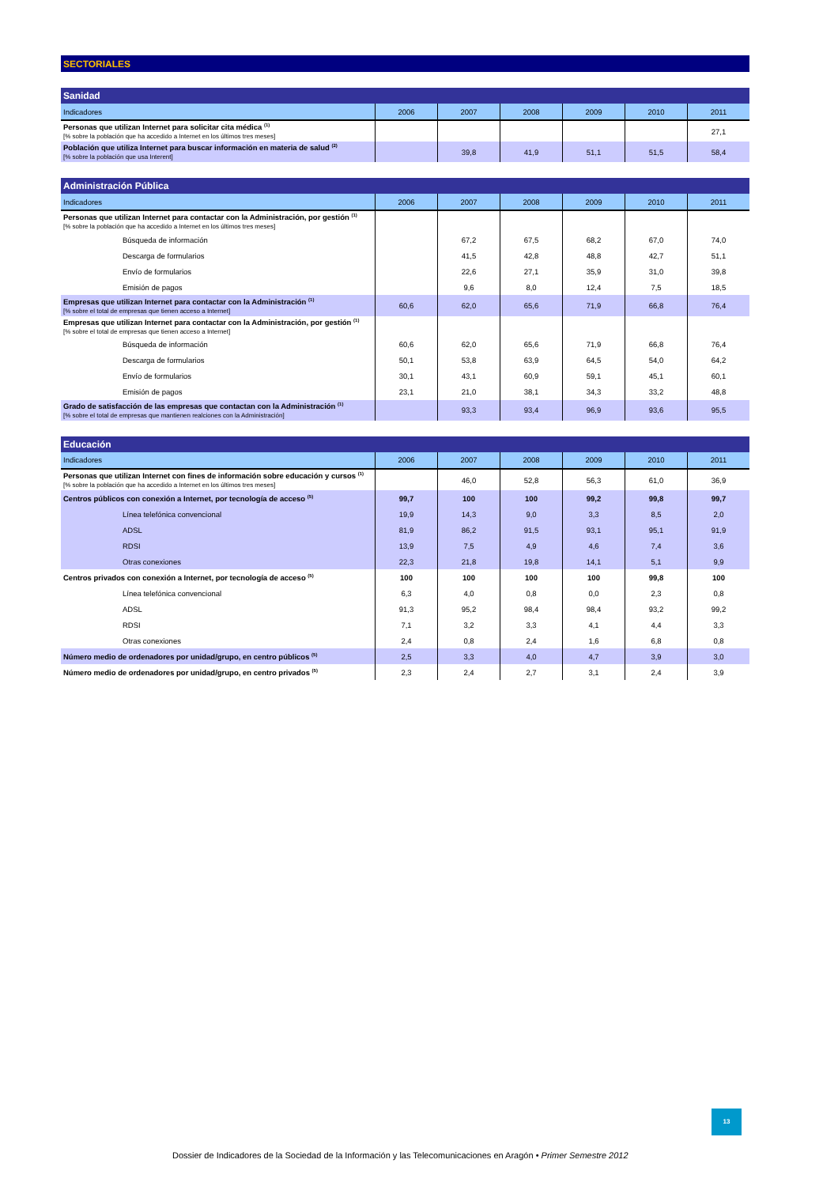SECTORIALES
| Sanidad | | | | | | |
| --- | --- | --- | --- | --- | --- | --- |
| Indicadores | 2006 | 2007 | 2008 | 2009 | 2010 | 2011 |
| Personas que utilizan Internet para solicitar cita médica <sup>(1)</sup> [% sobre la población que ha accedido a Internet en los últimos tres meses] | | | | | | 27,1 |
| Población que utiliza Internet para buscar información en materia de salud <sup>(2)</sup> [% sobre la población que usa Interent] | | 39,8 | 41,9 | 51,1 | 51,5 | 58,4 |
| Administración Pública | | | | | | |
| --- | --- | --- | --- | --- | --- | --- |
| Indicadores | 2006 | 2007 | 2008 | 2009 | 2010 | 2011 |
| Personas que utilizan Internet para contactar con la Administración, por gestión <sup>(1)</sup> [% sobre la población que ha accedido a Internet en los últimos tres meses] | | | | | | |
| Búsqueda de información | | 67,2 | 67,5 | 68,2 | 67,0 | 74,0 |
| Descarga de formularios | | 41,5 | 42,8 | 48,8 | 42,7 | 51,1 |
| Envío de formularios | | 22,6 | 27,1 | 35,9 | 31,0 | 39,8 |
| Emisión de pagos | | 9,6 | 8,0 | 12,4 | 7,5 | 18,5 |
| Empresas que utilizan Internet para contactar con la Administración <sup>(1)</sup> [% sobre el total de empresas que tienen acceso a Internet] | 60,6 | 62,0 | 65,6 | 71,9 | 66,8 | 76,4 |
| Empresas que utilizan Internet para contactar con la Administración, por gestión <sup>(1)</sup> [% sobre el total de empresas que tienen acceso a Internet] | | | | | | |
| Búsqueda de información | 60,6 | 62,0 | 65,6 | 71,9 | 66,8 | 76,4 |
| Descarga de formularios | 50,1 | 53,8 | 63,9 | 64,5 | 54,0 | 64,2 |
| Envío de formularios | 30,1 | 43,1 | 60,9 | 59,1 | 45,1 | 60,1 |
| Emisión de pagos | 23,1 | 21,0 | 38,1 | 34,3 | 33,2 | 48,8 |
| Grado de satisfacción de las empresas que contactan con la Administración <sup>(1)</sup> [% sobre el total de empresas que mantienen realciones con la Administración] | | 93,3 | 93,4 | 96,9 | 93,6 | 95,5 |
| Educación | | | | | | |
| --- | --- | --- | --- | --- | --- | --- |
| Indicadores | 2006 | 2007 | 2008 | 2009 | 2010 | 2011 |
| Personas que utilizan Internet con fines de información sobre educación y cursos <sup>(1)</sup> [% sobre la población que ha accedido a Internet en los últimos tres meses] | | 46,0 | 52,8 | 56,3 | 61,0 | 36,9 |
| Centros públicos con conexión a Internet, por tecnología de acceso <sup>(5)</sup> | 99,7 | 100 | 100 | 99,2 | 99,8 | 99,7 |
| Línea telefónica convencional | 19,9 | 14,3 | 9,0 | 3,3 | 8,5 | 2,0 |
| ADSL | 81,9 | 86,2 | 91,5 | 93,1 | 95,1 | 91,9 |
| RDSI | 13,9 | 7,5 | 4,9 | 4,6 | 7,4 | 3,6 |
| Otras conexiones | 22,3 | 21,8 | 19,8 | 14,1 | 5,1 | 9,9 |
| Centros privados con conexión a Internet, por tecnología de acceso <sup>(5)</sup> | 100 | 100 | 100 | 100 | 99,8 | 100 |
| Línea telefónica convencional | 6,3 | 4,0 | 0,8 | 0,0 | 2,3 | 0,8 |
| ADSL | 91,3 | 95,2 | 98,4 | 98,4 | 93,2 | 99,2 |
| RDSI | 7,1 | 3,2 | 3,3 | 4,1 | 4,4 | 3,3 |
| Otras conexiones | 2,4 | 0,8 | 2,4 | 1,6 | 6,8 | 0,8 |
| Número medio de ordenadores por unidad/grupo, en centro públicos <sup>(5)</sup> | 2,5 | 3,3 | 4,0 | 4,7 | 3,9 | 3,0 |
| Número medio de ordenadores por unidad/grupo, en centro privados <sup>(5)</sup> | 2,3 | 2,4 | 2,7 | 3,1 | 2,4 | 3,9 |
13
Dossier de Indicadores de la Sociedad de la Información y las Telecomunicaciones en Aragón • Primer Semestre 2012